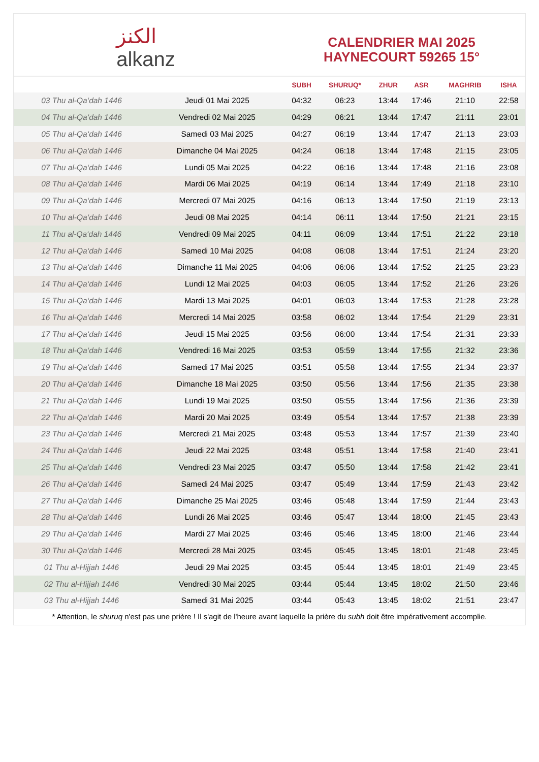الكنز
alkanz
CALENDRIER MAI 2025
HAYNECOURT 59265 15°
| | | SUBH | SHURUQ* | ZHUR | ASR | MAGHRIB | ISHA |
| --- | --- | --- | --- | --- | --- | --- | --- |
| 03 Thu al-Qa‘dah 1446 | Jeudi 01 Mai 2025 | 04:32 | 06:23 | 13:44 | 17:46 | 21:10 | 22:58 |
| 04 Thu al-Qa‘dah 1446 | Vendredi 02 Mai 2025 | 04:29 | 06:21 | 13:44 | 17:47 | 21:11 | 23:01 |
| 05 Thu al-Qa‘dah 1446 | Samedi 03 Mai 2025 | 04:27 | 06:19 | 13:44 | 17:47 | 21:13 | 23:03 |
| 06 Thu al-Qa‘dah 1446 | Dimanche 04 Mai 2025 | 04:24 | 06:18 | 13:44 | 17:48 | 21:15 | 23:05 |
| 07 Thu al-Qa‘dah 1446 | Lundi 05 Mai 2025 | 04:22 | 06:16 | 13:44 | 17:48 | 21:16 | 23:08 |
| 08 Thu al-Qa‘dah 1446 | Mardi 06 Mai 2025 | 04:19 | 06:14 | 13:44 | 17:49 | 21:18 | 23:10 |
| 09 Thu al-Qa‘dah 1446 | Mercredi 07 Mai 2025 | 04:16 | 06:13 | 13:44 | 17:50 | 21:19 | 23:13 |
| 10 Thu al-Qa‘dah 1446 | Jeudi 08 Mai 2025 | 04:14 | 06:11 | 13:44 | 17:50 | 21:21 | 23:15 |
| 11 Thu al-Qa‘dah 1446 | Vendredi 09 Mai 2025 | 04:11 | 06:09 | 13:44 | 17:51 | 21:22 | 23:18 |
| 12 Thu al-Qa‘dah 1446 | Samedi 10 Mai 2025 | 04:08 | 06:08 | 13:44 | 17:51 | 21:24 | 23:20 |
| 13 Thu al-Qa‘dah 1446 | Dimanche 11 Mai 2025 | 04:06 | 06:06 | 13:44 | 17:52 | 21:25 | 23:23 |
| 14 Thu al-Qa‘dah 1446 | Lundi 12 Mai 2025 | 04:03 | 06:05 | 13:44 | 17:52 | 21:26 | 23:26 |
| 15 Thu al-Qa‘dah 1446 | Mardi 13 Mai 2025 | 04:01 | 06:03 | 13:44 | 17:53 | 21:28 | 23:28 |
| 16 Thu al-Qa‘dah 1446 | Mercredi 14 Mai 2025 | 03:58 | 06:02 | 13:44 | 17:54 | 21:29 | 23:31 |
| 17 Thu al-Qa‘dah 1446 | Jeudi 15 Mai 2025 | 03:56 | 06:00 | 13:44 | 17:54 | 21:31 | 23:33 |
| 18 Thu al-Qa‘dah 1446 | Vendredi 16 Mai 2025 | 03:53 | 05:59 | 13:44 | 17:55 | 21:32 | 23:36 |
| 19 Thu al-Qa‘dah 1446 | Samedi 17 Mai 2025 | 03:51 | 05:58 | 13:44 | 17:55 | 21:34 | 23:37 |
| 20 Thu al-Qa‘dah 1446 | Dimanche 18 Mai 2025 | 03:50 | 05:56 | 13:44 | 17:56 | 21:35 | 23:38 |
| 21 Thu al-Qa‘dah 1446 | Lundi 19 Mai 2025 | 03:50 | 05:55 | 13:44 | 17:56 | 21:36 | 23:39 |
| 22 Thu al-Qa‘dah 1446 | Mardi 20 Mai 2025 | 03:49 | 05:54 | 13:44 | 17:57 | 21:38 | 23:39 |
| 23 Thu al-Qa‘dah 1446 | Mercredi 21 Mai 2025 | 03:48 | 05:53 | 13:44 | 17:57 | 21:39 | 23:40 |
| 24 Thu al-Qa‘dah 1446 | Jeudi 22 Mai 2025 | 03:48 | 05:51 | 13:44 | 17:58 | 21:40 | 23:41 |
| 25 Thu al-Qa‘dah 1446 | Vendredi 23 Mai 2025 | 03:47 | 05:50 | 13:44 | 17:58 | 21:42 | 23:41 |
| 26 Thu al-Qa‘dah 1446 | Samedi 24 Mai 2025 | 03:47 | 05:49 | 13:44 | 17:59 | 21:43 | 23:42 |
| 27 Thu al-Qa‘dah 1446 | Dimanche 25 Mai 2025 | 03:46 | 05:48 | 13:44 | 17:59 | 21:44 | 23:43 |
| 28 Thu al-Qa‘dah 1446 | Lundi 26 Mai 2025 | 03:46 | 05:47 | 13:44 | 18:00 | 21:45 | 23:43 |
| 29 Thu al-Qa‘dah 1446 | Mardi 27 Mai 2025 | 03:46 | 05:46 | 13:45 | 18:00 | 21:46 | 23:44 |
| 30 Thu al-Qa‘dah 1446 | Mercredi 28 Mai 2025 | 03:45 | 05:45 | 13:45 | 18:01 | 21:48 | 23:45 |
| 01 Thu al-Hijjah 1446 | Jeudi 29 Mai 2025 | 03:45 | 05:44 | 13:45 | 18:01 | 21:49 | 23:45 |
| 02 Thu al-Hijjah 1446 | Vendredi 30 Mai 2025 | 03:44 | 05:44 | 13:45 | 18:02 | 21:50 | 23:46 |
| 03 Thu al-Hijjah 1446 | Samedi 31 Mai 2025 | 03:44 | 05:43 | 13:45 | 18:02 | 21:51 | 23:47 |
* Attention, le shuruq n'est pas une prière ! Il s'agit de l'heure avant laquelle la prière du subh doit être impérativement accomplie.